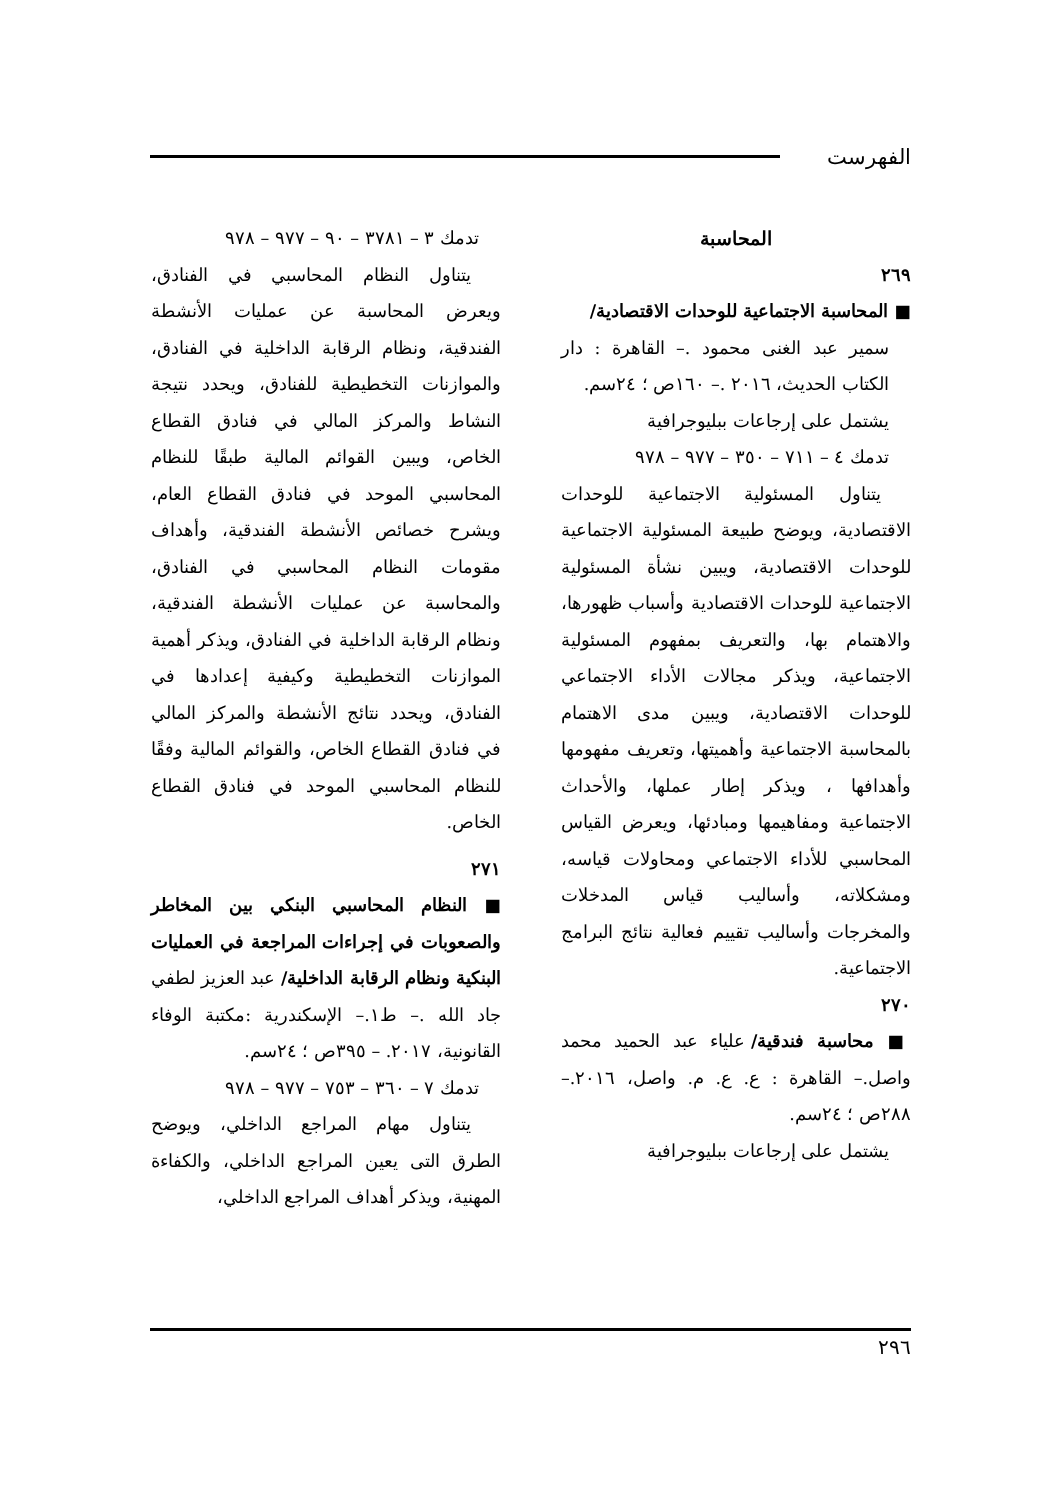الفهرست
المحاسبة
٢٦٩
■ المحاسبة الاجتماعية للوحدات الاقتصادية/
سمير عبد الغنى محمود .– القاهرة : دار الكتاب الحديث، ٢٠١٦ .– ١٦٠ص ؛ ٢٤سم.
يشتمل على إرجاعات ببليوجرافية
تدمك ٤ – ٧١١ – ٣٥٠ – ٩٧٧ – ٩٧٨
يتناول المسئولية الاجتماعية للوحدات الاقتصادية، ويوضح طبيعة المسئولية الاجتماعية للوحدات الاقتصادية، ويبين نشأة المسئولية الاجتماعية للوحدات الاقتصادية وأسباب ظهورها، والاهتمام بها، والتعريف بمفهوم المسئولية الاجتماعية، ويذكر مجالات الأداء الاجتماعي للوحدات الاقتصادية، ويبين مدى الاهتمام بالمحاسبة الاجتماعية وأهميتها، وتعريف مفهومها وأهدافها ، ويذكر إطار عملها، والأحداث الاجتماعية ومفاهيمها ومبادئها، ويعرض القياس المحاسبي للأداء الاجتماعي ومحاولات قياسه، ومشكلاته، وأساليب قياس المدخلات والمخرجات وأساليب تقييم فعالية نتائج البرامج الاجتماعية.
٢٧٠
■ محاسبة فندقية/ علياء عبد الحميد محمد واصل.– القاهرة : ع. ع. م. واصل، ٢٠١٦.– ٢٨٨ص ؛ ٢٤سم.
يشتمل على إرجاعات ببليوجرافية
تدمك ٣ – ٣٧٨١ – ٩٠ – ٩٧٧ – ٩٧٨
يتناول النظام المحاسبي في الفنادق، ويعرض المحاسبة عن عمليات الأنشطة الفندقية، ونظام الرقابة الداخلية في الفنادق، والموازنات التخطيطية للفنادق، ويحدد نتيجة النشاط والمركز المالي في فنادق القطاع الخاص، ويبين القوائم المالية طبقًا للنظام المحاسبي الموحد في فنادق القطاع العام، ويشرح خصائص الأنشطة الفندقية، وأهداف مقومات النظام المحاسبي في الفنادق، والمحاسبة عن عمليات الأنشطة الفندقية، ونظام الرقابة الداخلية في الفنادق، ويذكر أهمية الموازنات التخطيطية وكيفية إعدادها في الفنادق، ويحدد نتائج الأنشطة والمركز المالي في فنادق القطاع الخاص، والقوائم المالية وفقًا للنظام المحاسبي الموحد في فنادق القطاع الخاص.
٢٧١
■ النظام المحاسبي البنكي بين المخاطر والصعوبات في إجراءات المراجعة في العمليات البنكية ونظام الرقابة الداخلية/ عبد العزيز لطفي جاد الله .– ط١.– الإسكندرية :مكتبة الوفاء القانونية، ٢٠١٧. – ٣٩٥ص ؛ ٢٤سم.
تدمك ٧ – ٣٦٠ – ٧٥٣ – ٩٧٧ – ٩٧٨
يتناول مهام المراجع الداخلي، ويوضح الطرق التى يعين المراجع الداخلي، والكفاءة المهنية، ويذكر أهداف المراجع الداخلي،
٢٩٦